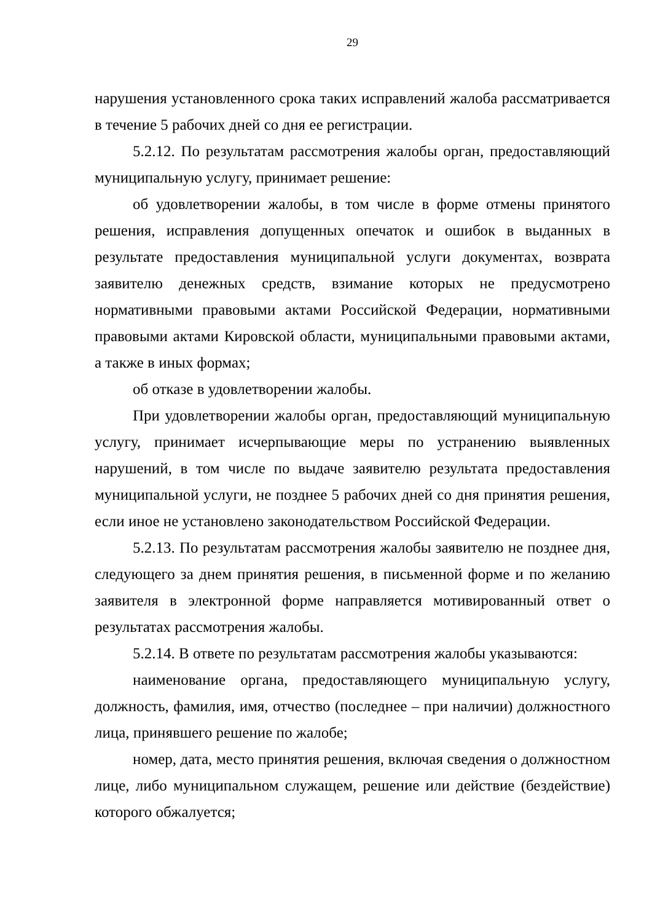29
нарушения установленного срока таких исправлений жалоба рассматривается в течение 5 рабочих дней со дня ее регистрации.
5.2.12. По результатам рассмотрения жалобы орган, предоставляющий муниципальную услугу, принимает решение:
об удовлетворении жалобы, в том числе в форме отмены принятого решения, исправления допущенных опечаток и ошибок в выданных в результате предоставления муниципальной услуги документах, возврата заявителю денежных средств, взимание которых не предусмотрено нормативными правовыми актами Российской Федерации, нормативными правовыми актами Кировской области, муниципальными правовыми актами, а также в иных формах;
об отказе в удовлетворении жалобы.
При удовлетворении жалобы орган, предоставляющий муниципальную услугу, принимает исчерпывающие меры по устранению выявленных нарушений, в том числе по выдаче заявителю результата предоставления муниципальной услуги, не позднее 5 рабочих дней со дня принятия решения, если иное не установлено законодательством Российской Федерации.
5.2.13. По результатам рассмотрения жалобы заявителю не позднее дня, следующего за днем принятия решения, в письменной форме и по желанию заявителя в электронной форме направляется мотивированный ответ о результатах рассмотрения жалобы.
5.2.14. В ответе по результатам рассмотрения жалобы указываются:
наименование органа, предоставляющего муниципальную услугу, должность, фамилия, имя, отчество (последнее – при наличии) должностного лица, принявшего решение по жалобе;
номер, дата, место принятия решения, включая сведения о должностном лице, либо муниципальном служащем, решение или действие (бездействие) которого обжалуется;